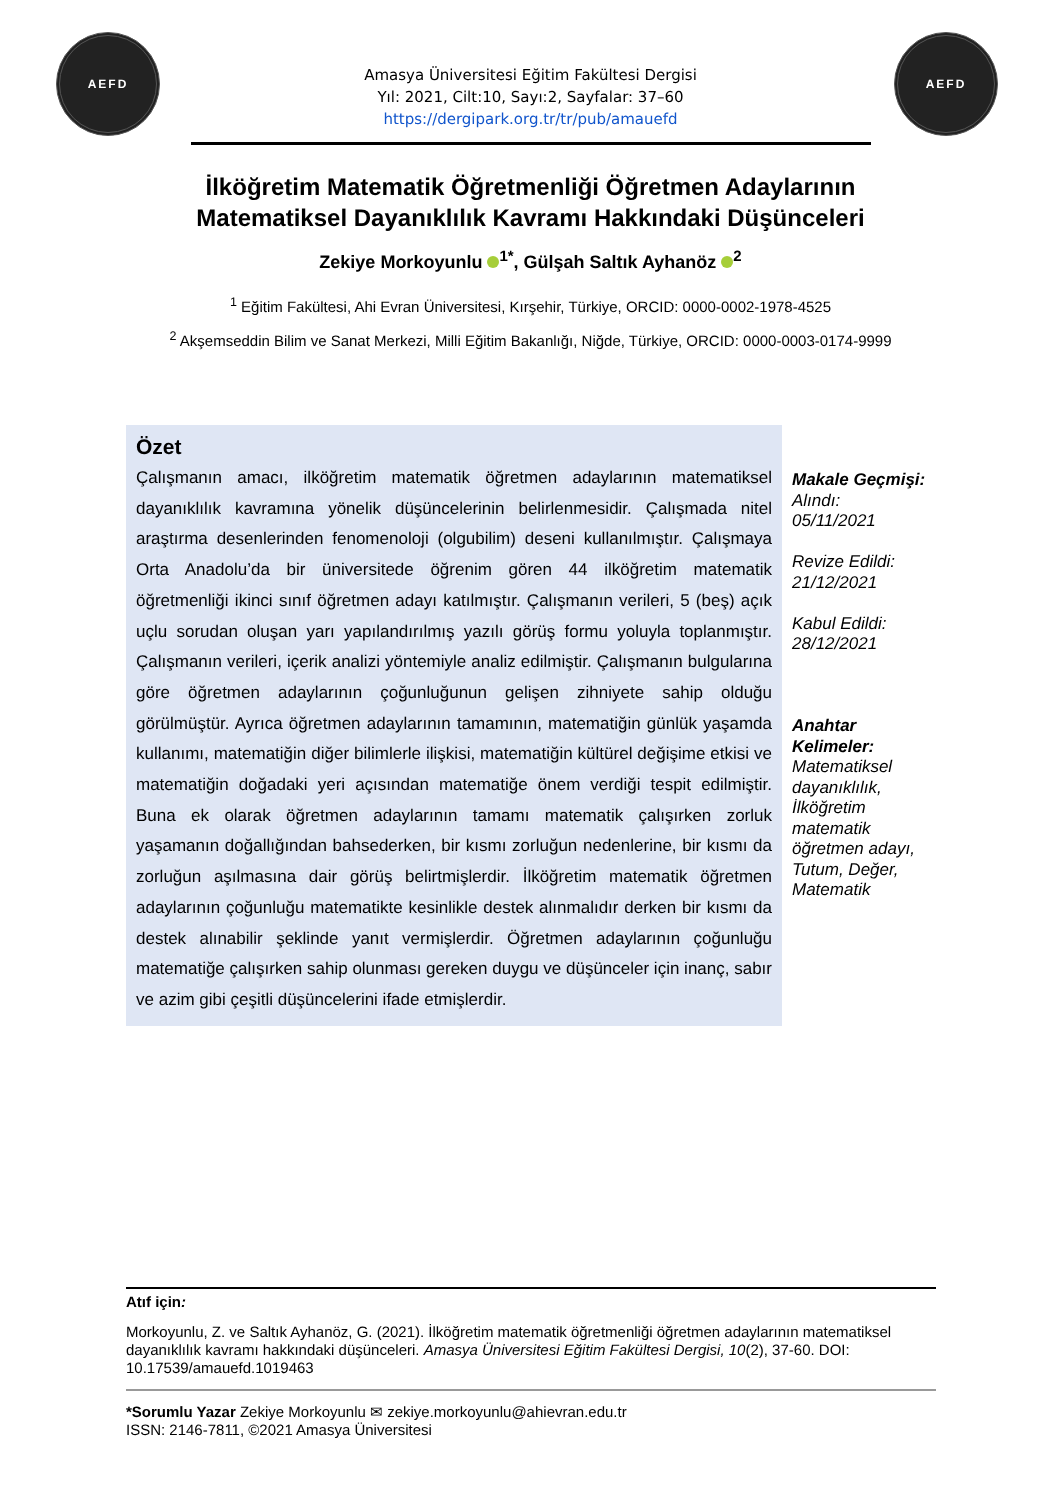AEFD AEFD
Amasya Üniversitesi Eğitim Fakültesi Dergisi
Yıl: 2021, Cilt:10, Sayı:2, Sayfalar: 37–60
https://dergipark.org.tr/tr/pub/amauefd
İlköğretim Matematik Öğretmenliği Öğretmen Adaylarının
Matematiksel Dayanıklılık Kavramı Hakkındaki Düşünceleri
Zekiye Morkoyunlu <sup>1*</sup>, Gülşah Saltık Ayhanöz <sup>2</sup>
<sup>1</sup> Eğitim Fakültesi, Ahi Evran Üniversitesi, Kırşehir, Türkiye, ORCID: 0000-0002-1978-4525
<sup>2</sup> Akşemseddin Bilim ve Sanat Merkezi, Milli Eğitim Bakanlığı, Niğde, Türkiye, ORCID: 0000-0003-0174-9999
Özet
Çalışmanın amacı, ilköğretim matematik öğretmen adaylarının matematiksel dayanıklılık kavramına yönelik düşüncelerinin belirlenmesidir. Çalışmada nitel araştırma desenlerinden fenomenoloji (olgubilim) deseni kullanılmıştır. Çalışmaya Orta Anadolu’da bir üniversitede öğrenim gören 44 ilköğretim matematik öğretmenliği ikinci sınıf öğretmen adayı katılmıştır. Çalışmanın verileri, 5 (beş) açık uçlu sorudan oluşan yarı yapılandırılmış yazılı görüş formu yoluyla toplanmıştır. Çalışmanın verileri, içerik analizi yöntemiyle analiz edilmiştir. Çalışmanın bulgularına göre öğretmen adaylarının çoğunluğunun gelişen zihniyete sahip olduğu görülmüştür. Ayrıca öğretmen adaylarının tamamının, matematiğin günlük yaşamda kullanımı, matematiğin diğer bilimlerle ilişkisi, matematiğin kültürel değişime etkisi ve matematiğin doğadaki yeri açısından matematiğe önem verdiği tespit edilmiştir. Buna ek olarak öğretmen adaylarının tamamı matematik çalışırken zorluk yaşamanın doğallığından bahsederken, bir kısmı zorluğun nedenlerine, bir kısmı da zorluğun aşılmasına dair görüş belirtmişlerdir. İlköğretim matematik öğretmen adaylarının çoğunluğu matematikte kesinlikle destek alınmalıdır derken bir kısmı da destek alınabilir şeklinde yanıt vermişlerdir. Öğretmen adaylarının çoğunluğu matematiğe çalışırken sahip olunması gereken duygu ve düşünceler için inanç, sabır ve azim gibi çeşitli düşüncelerini ifade etmişlerdir.
Makale Geçmişi:
Alındı:
05/11/2021
Revize Edildi:
21/12/2021
Kabul Edildi:
28/12/2021
Anahtar Kelimeler:
Matematiksel dayanıklılık, İlköğretim matematik öğretmen adayı, Tutum, Değer, Matematik
Atıf için:
Morkoyunlu, Z. ve Saltık Ayhanöz, G. (2021). İlköğretim matematik öğretmenliği öğretmen adaylarının matematiksel dayanıklılık kavramı hakkındaki düşünceleri. Amasya Üniversitesi Eğitim Fakültesi Dergisi, 10(2), 37-60. DOI: 10.17539/amauefd.1019463
*Sorumlu Yazar Zekiye Morkoyunlu ✉ zekiye.morkoyunlu@ahievran.edu.tr
ISSN: 2146-7811, ©2021 Amasya Üniversitesi